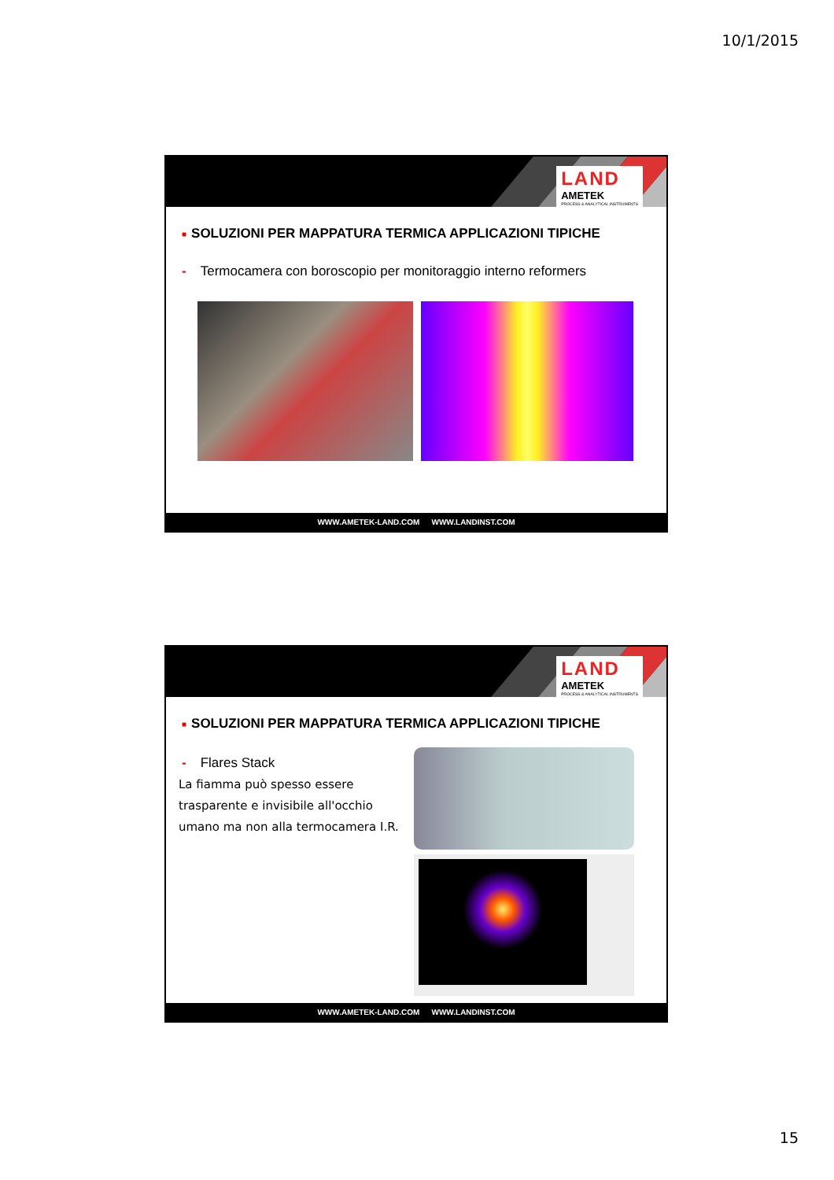10/1/2015
LAND
AMETEK
PROCESS & ANALYTICAL INSTRUMENTS
■ SOLUZIONI PER MAPPATURA TERMICA APPLICAZIONI TIPICHE
- Termocamera con boroscopio per monitoraggio interno reformers
WWW.AMETEK-LAND.COM WWW.LANDINST.COM
LAND
AMETEK
PROCESS & ANALYTICAL INSTRUMENTS
■ SOLUZIONI PER MAPPATURA TERMICA APPLICAZIONI TIPICHE
- Flares Stack
La fiamma può spesso essere trasparente e invisibile all'occhio umano ma non alla termocamera I.R.
WWW.AMETEK-LAND.COM WWW.LANDINST.COM
15